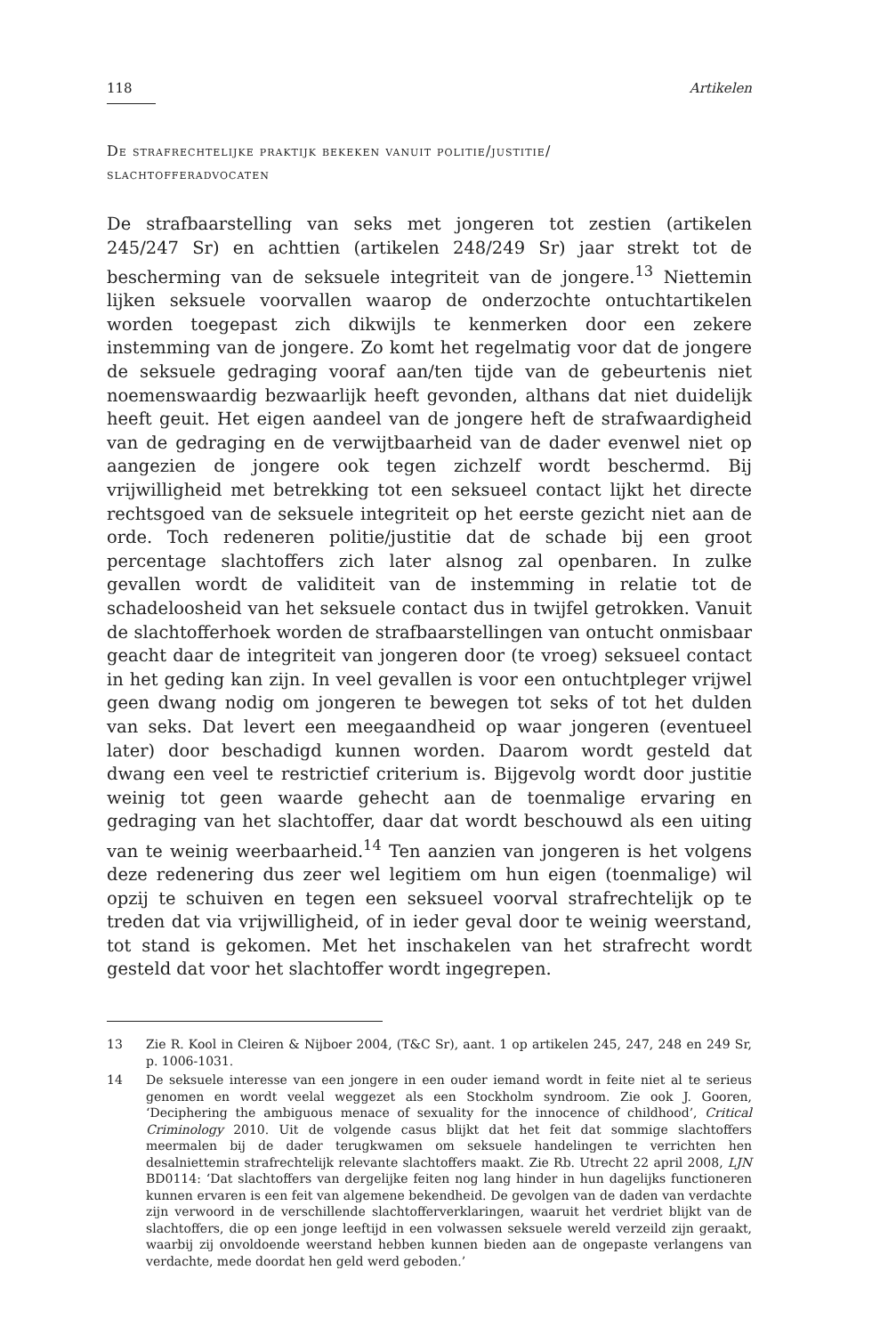118 Artikelen
De strafrechtelijke praktijk bekeken vanuit politie/justitie/
slachtofferadvocaten
De strafbaarstelling van seks met jongeren tot zestien (artikelen 245/247 Sr) en achttien (artikelen 248/249 Sr) jaar strekt tot de bescherming van de seksuele integriteit van de jongere.<sup>13</sup> Niettemin lijken seksuele voorvallen waarop de onderzochte ontuchtartikelen worden toegepast zich dikwijls te kenmerken door een zekere instemming van de jongere. Zo komt het regelmatig voor dat de jongere de seksuele gedraging vooraf aan/ten tijde van de gebeurtenis niet noemenswaardig bezwaarlijk heeft gevonden, althans dat niet duidelijk heeft geuit. Het eigen aandeel van de jongere heft de strafwaardigheid van de gedraging en de verwijtbaarheid van de dader evenwel niet op aangezien de jongere ook tegen zichzelf wordt beschermd. Bij vrijwilligheid met betrekking tot een seksueel contact lijkt het directe rechtsgoed van de seksuele integriteit op het eerste gezicht niet aan de orde. Toch redeneren politie/justitie dat de schade bij een groot percentage slachtoffers zich later alsnog zal openbaren. In zulke gevallen wordt de validiteit van de instemming in relatie tot de schadeloosheid van het seksuele contact dus in twijfel getrokken. Vanuit de slachtofferhoek worden de strafbaarstellingen van ontucht onmisbaar geacht daar de integriteit van jongeren door (te vroeg) seksueel contact in het geding kan zijn. In veel gevallen is voor een ontuchtpleger vrijwel geen dwang nodig om jongeren te bewegen tot seks of tot het dulden van seks. Dat levert een meegaandheid op waar jongeren (eventueel later) door beschadigd kunnen worden. Daarom wordt gesteld dat dwang een veel te restrictief criterium is. Bijgevolg wordt door justitie weinig tot geen waarde gehecht aan de toenmalige ervaring en gedraging van het slachtoffer, daar dat wordt beschouwd als een uiting van te weinig weerbaarheid.<sup>14</sup> Ten aanzien van jongeren is het volgens deze redenering dus zeer wel legitiem om hun eigen (toenmalige) wil opzij te schuiven en tegen een seksueel voorval strafrechtelijk op te treden dat via vrijwilligheid, of in ieder geval door te weinig weerstand, tot stand is gekomen. Met het inschakelen van het strafrecht wordt gesteld dat voor het slachtoffer wordt ingegrepen.
13 Zie R. Kool in Cleiren & Nijboer 2004, (T&C Sr), aant. 1 op artikelen 245, 247, 248 en 249 Sr, p. 1006-1031.
14 De seksuele interesse van een jongere in een ouder iemand wordt in feite niet al te serieus genomen en wordt veelal weggezet als een Stockholm syndroom. Zie ook J. Gooren, ‘Deciphering the ambiguous menace of sexuality for the innocence of childhood’, Critical Criminology 2010. Uit de volgende casus blijkt dat het feit dat sommige slachtoffers meermalen bij de dader terugkwamen om seksuele handelingen te verrichten hen desalniettemin strafrechtelijk relevante slachtoffers maakt. Zie Rb. Utrecht 22 april 2008, LJN BD0114: ‘Dat slachtoffers van dergelijke feiten nog lang hinder in hun dagelijks functioneren kunnen ervaren is een feit van algemene bekendheid. De gevolgen van de daden van verdachte zijn verwoord in de verschillende slachtofferverklaringen, waaruit het verdriet blijkt van de slachtoffers, die op een jonge leeftijd in een volwassen seksuele wereld verzeild zijn geraakt, waarbij zij onvoldoende weerstand hebben kunnen bieden aan de ongepaste verlangens van verdachte, mede doordat hen geld werd geboden.’